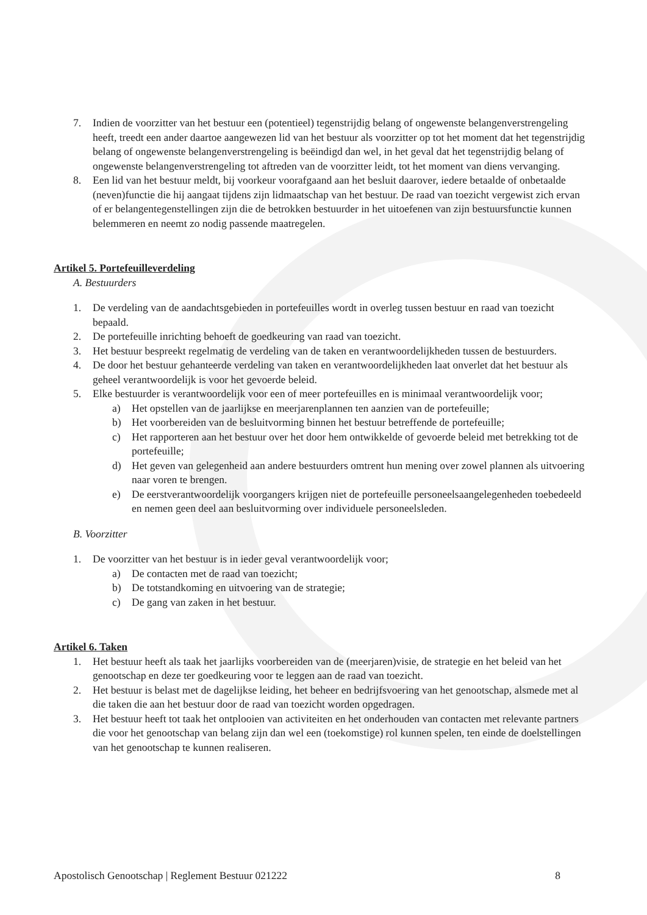7. Indien de voorzitter van het bestuur een (potentieel) tegenstrijdig belang of ongewenste belangenverstrengeling heeft, treedt een ander daartoe aangewezen lid van het bestuur als voorzitter op tot het moment dat het tegenstrijdig belang of ongewenste belangenverstrengeling is beëindigd dan wel, in het geval dat het tegenstrijdig belang of ongewenste belangenverstrengeling tot aftreden van de voorzitter leidt, tot het moment van diens vervanging.
8. Een lid van het bestuur meldt, bij voorkeur voorafgaand aan het besluit daarover, iedere betaalde of onbetaalde (neven)functie die hij aangaat tijdens zijn lidmaatschap van het bestuur. De raad van toezicht vergewist zich ervan of er belangentegenstellingen zijn die de betrokken bestuurder in het uitoefenen van zijn bestuursfunctie kunnen belemmeren en neemt zo nodig passende maatregelen.
Artikel 5. Portefeuilleverdeling
A. Bestuurders
1. De verdeling van de aandachtsgebieden in portefeuilles wordt in overleg tussen bestuur en raad van toezicht bepaald.
2. De portefeuille inrichting behoeft de goedkeuring van raad van toezicht.
3. Het bestuur bespreekt regelmatig de verdeling van de taken en verantwoordelijkheden tussen de bestuurders.
4. De door het bestuur gehanteerde verdeling van taken en verantwoordelijkheden laat onverlet dat het bestuur als geheel verantwoordelijk is voor het gevoerde beleid.
5. Elke bestuurder is verantwoordelijk voor een of meer portefeuilles en is minimaal verantwoordelijk voor;
a) Het opstellen van de jaarlijkse en meerjarenplannen ten aanzien van de portefeuille;
b) Het voorbereiden van de besluitvorming binnen het bestuur betreffende de portefeuille;
c) Het rapporteren aan het bestuur over het door hem ontwikkelde of gevoerde beleid met betrekking tot de portefeuille;
d) Het geven van gelegenheid aan andere bestuurders omtrent hun mening over zowel plannen als uitvoering naar voren te brengen.
e) De eerstverantwoordelijk voorgangers krijgen niet de portefeuille personeelsaangelegenheden toebedeeld en nemen geen deel aan besluitvorming over individuele personeelsleden.
B. Voorzitter
1. De voorzitter van het bestuur is in ieder geval verantwoordelijk voor;
a) De contacten met de raad van toezicht;
b) De totstandkoming en uitvoering van de strategie;
c) De gang van zaken in het bestuur.
Artikel 6. Taken
1. Het bestuur heeft als taak het jaarlijks voorbereiden van de (meerjaren)visie, de strategie en het beleid van het genootschap en deze ter goedkeuring voor te leggen aan de raad van toezicht.
2. Het bestuur is belast met de dagelijkse leiding, het beheer en bedrijfsvoering van het genootschap, alsmede met al die taken die aan het bestuur door de raad van toezicht worden opgedragen.
3. Het bestuur heeft tot taak het ontplooien van activiteiten en het onderhouden van contacten met relevante partners die voor het genootschap van belang zijn dan wel een (toekomstige) rol kunnen spelen, ten einde de doelstellingen van het genootschap te kunnen realiseren.
Apostolisch Genootschap | Reglement Bestuur 021222 8